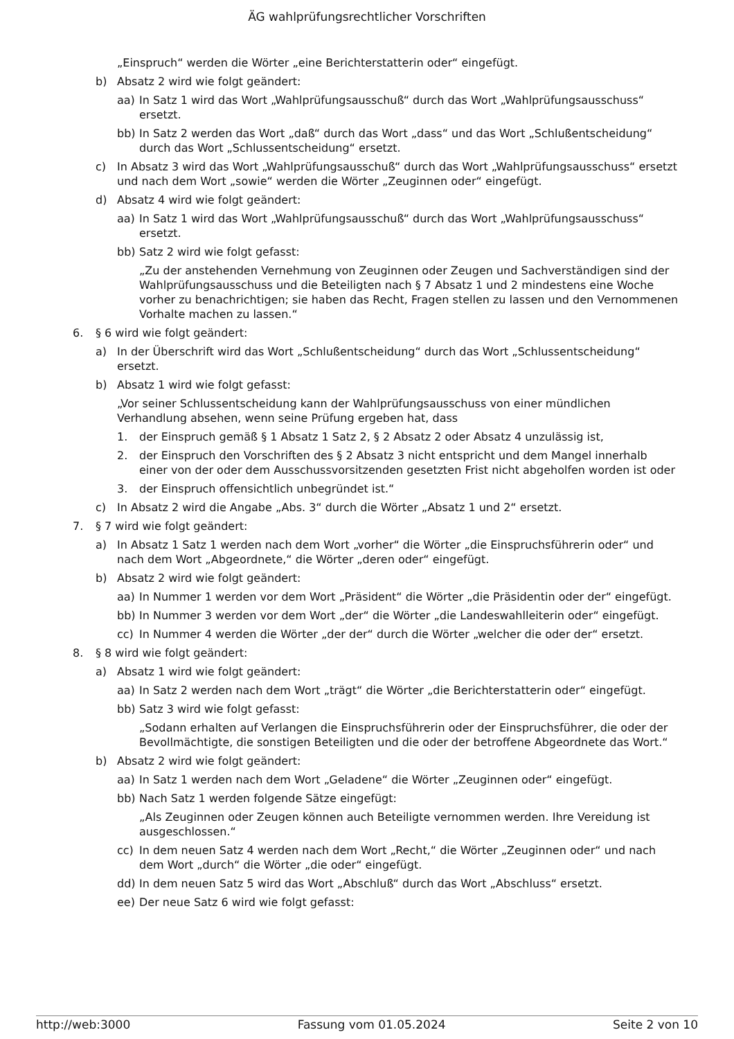ÄG wahlprüfungsrechtlicher Vorschriften
„Einspruch“ werden die Wörter „eine Berichterstatterin oder“ eingefügt.
b) Absatz 2 wird wie folgt geändert:
aa) In Satz 1 wird das Wort „Wahlprüfungsausschuß“ durch das Wort „Wahlprüfungsausschuss“ ersetzt.
bb) In Satz 2 werden das Wort „daß“ durch das Wort „dass“ und das Wort „Schlußentscheidung“ durch das Wort „Schlussentscheidung“ ersetzt.
c) In Absatz 3 wird das Wort „Wahlprüfungsausschuß“ durch das Wort „Wahlprüfungsausschuss“ ersetzt und nach dem Wort „sowie“ werden die Wörter „Zeuginnen oder“ eingefügt.
d) Absatz 4 wird wie folgt geändert:
aa) In Satz 1 wird das Wort „Wahlprüfungsausschuß“ durch das Wort „Wahlprüfungsausschuss“ ersetzt.
bb) Satz 2 wird wie folgt gefasst:
„Zu der anstehenden Vernehmung von Zeuginnen oder Zeugen und Sachverständigen sind der Wahlprüfungsausschuss und die Beteiligten nach § 7 Absatz 1 und 2 mindestens eine Woche vorher zu benachrichtigen; sie haben das Recht, Fragen stellen zu lassen und den Vernommenen Vorhalte machen zu lassen.“
6. § 6 wird wie folgt geändert:
a) In der Überschrift wird das Wort „Schlußentscheidung“ durch das Wort „Schlussentscheidung“ ersetzt.
b) Absatz 1 wird wie folgt gefasst:
„Vor seiner Schlussentscheidung kann der Wahlprüfungsausschuss von einer mündlichen Verhandlung absehen, wenn seine Prüfung ergeben hat, dass
1. der Einspruch gemäß § 1 Absatz 1 Satz 2, § 2 Absatz 2 oder Absatz 4 unzulässig ist,
2. der Einspruch den Vorschriften des § 2 Absatz 3 nicht entspricht und dem Mangel innerhalb einer von der oder dem Ausschussvorsitzenden gesetzten Frist nicht abgeholfen worden ist oder
3. der Einspruch offensichtlich unbegründet ist.“
c) In Absatz 2 wird die Angabe „Abs. 3“ durch die Wörter „Absatz 1 und 2“ ersetzt.
7. § 7 wird wie folgt geändert:
a) In Absatz 1 Satz 1 werden nach dem Wort „vorher“ die Wörter „die Einspruchsführerin oder“ und nach dem Wort „Abgeordnete,“ die Wörter „deren oder“ eingefügt.
b) Absatz 2 wird wie folgt geändert:
aa) In Nummer 1 werden vor dem Wort „Präsident“ die Wörter „die Präsidentin oder der“ eingefügt.
bb) In Nummer 3 werden vor dem Wort „der“ die Wörter „die Landeswahlleiterin oder“ eingefügt.
cc) In Nummer 4 werden die Wörter „der der“ durch die Wörter „welcher die oder der“ ersetzt.
8. § 8 wird wie folgt geändert:
a) Absatz 1 wird wie folgt geändert:
aa) In Satz 2 werden nach dem Wort „trägt“ die Wörter „die Berichterstatterin oder“ eingefügt.
bb) Satz 3 wird wie folgt gefasst:
„Sodann erhalten auf Verlangen die Einspruchsführerin oder der Einspruchsführer, die oder der Bevollmächtigte, die sonstigen Beteiligten und die oder der betroffene Abgeordnete das Wort.“
b) Absatz 2 wird wie folgt geändert:
aa) In Satz 1 werden nach dem Wort „Geladene“ die Wörter „Zeuginnen oder“ eingefügt.
bb) Nach Satz 1 werden folgende Sätze eingefügt:
„Als Zeuginnen oder Zeugen können auch Beteiligte vernommen werden. Ihre Vereidung ist ausgeschlossen.“
cc) In dem neuen Satz 4 werden nach dem Wort „Recht,“ die Wörter „Zeuginnen oder“ und nach dem Wort „durch“ die Wörter „die oder“ eingefügt.
dd) In dem neuen Satz 5 wird das Wort „Abschluß“ durch das Wort „Abschluss“ ersetzt.
ee) Der neue Satz 6 wird wie folgt gefasst:
http://web:3000 Fassung vom 01.05.2024 Seite 2 von 10